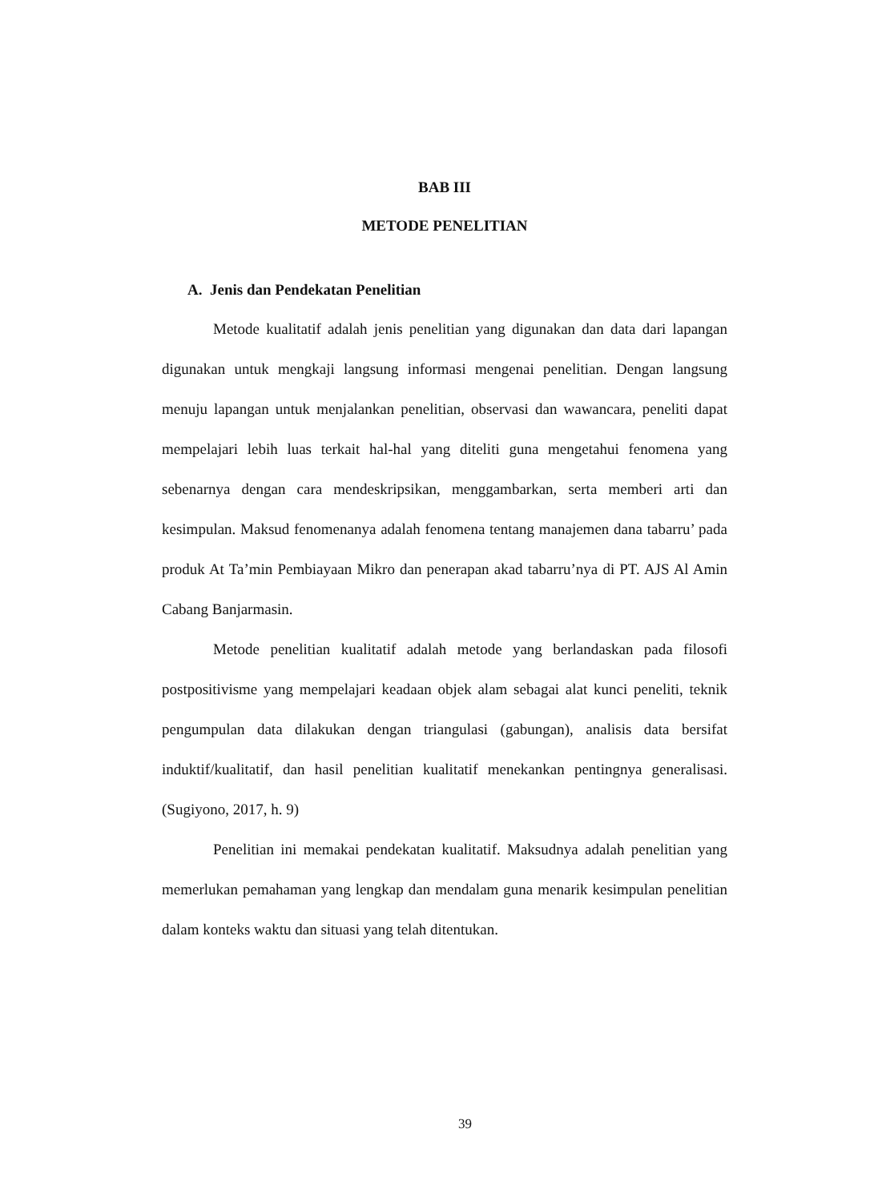BAB III
METODE PENELITIAN
A. Jenis dan Pendekatan Penelitian
Metode kualitatif adalah jenis penelitian yang digunakan dan data dari lapangan digunakan untuk mengkaji langsung informasi mengenai penelitian. Dengan langsung menuju lapangan untuk menjalankan penelitian, observasi dan wawancara, peneliti dapat mempelajari lebih luas terkait hal-hal yang diteliti guna mengetahui fenomena yang sebenarnya dengan cara mendeskripsikan, menggambarkan, serta memberi arti dan kesimpulan. Maksud fenomenanya adalah fenomena tentang manajemen dana tabarru’ pada produk At Ta’min Pembiayaan Mikro dan penerapan akad tabarru’nya di PT. AJS Al Amin Cabang Banjarmasin.
Metode penelitian kualitatif adalah metode yang berlandaskan pada filosofi postpositivisme yang mempelajari keadaan objek alam sebagai alat kunci peneliti, teknik pengumpulan data dilakukan dengan triangulasi (gabungan), analisis data bersifat induktif/kualitatif, dan hasil penelitian kualitatif menekankan pentingnya generalisasi. (Sugiyono, 2017, h. 9)
Penelitian ini memakai pendekatan kualitatif. Maksudnya adalah penelitian yang memerlukan pemahaman yang lengkap dan mendalam guna menarik kesimpulan penelitian dalam konteks waktu dan situasi yang telah ditentukan.
39